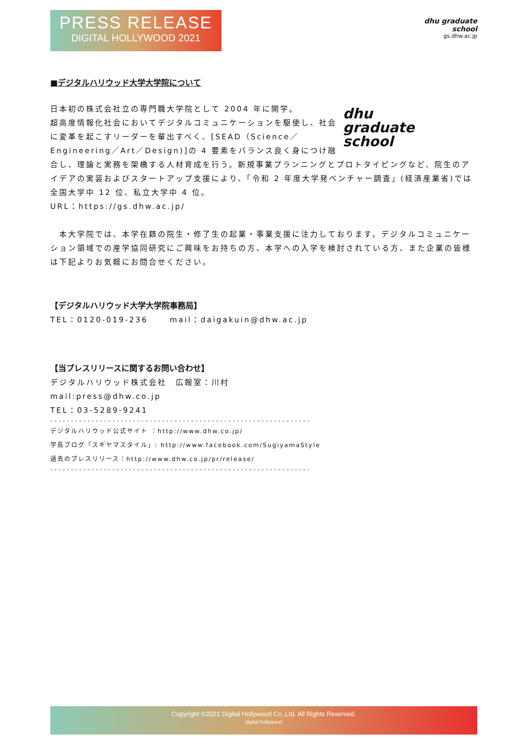PRESS RELEASE
DIGITAL HOLLYWOOD 2021
dhu graduate school
gs.dhw.ac.jp
■デジタルハリウッド大学大学院について
dhu
graduate
school
日本初の株式会社立の専門職大学院として 2004 年に開学。
超高度情報化社会においてデジタルコミュニケーションを駆使し、社会に変革を起こすリーダーを輩出すべく、[SEAD（Science／Engineering／Art／Design)]の 4 要素をバランス良く身につけ融合し、理論と実務を架橋する人材育成を行う。新規事業プランニングとプロトタイピングなど、院生のアイデアの実装およびスタートアップ支援により、「令和 2 年度大学発ベンチャー調査」(経済産業省)では全国大学中 12 位、私立大学中 4 位。
URL：https://gs.dhw.ac.jp/
　本大学院では、本学在籍の院生・修了生の起業・事業支援に注力しております。デジタルコミュニケーション領域での産学協同研究にご興味をお持ちの方、本学への入学を検討されている方、また企業の皆様は下記よりお気軽にお問合せください。
【デジタルハリウッド大学大学院事務局】
TEL：0120-019-236　　 mail：daigakuin@dhw.ac.jp
【当プレスリリースに関するお問い合わせ】
デジタルハリウッド株式会社　広報室：川村
mail:press@dhw.co.jp
TEL：03-5289-9241
---------------------------------------------------------------
デジタルハリウッド公式サイト ：http://www.dhw.co.jp/
学長ブログ「スギヤマスタイル」: http://www.facebook.com/SugiyamaStyle
過去のプレスリリース：http://www.dhw.co.jp/pr/release/
---------------------------------------------------------------
Copyright ©2021 Digital Hollywood Co.,Ltd. All Rights Reserved.
digital hollywood